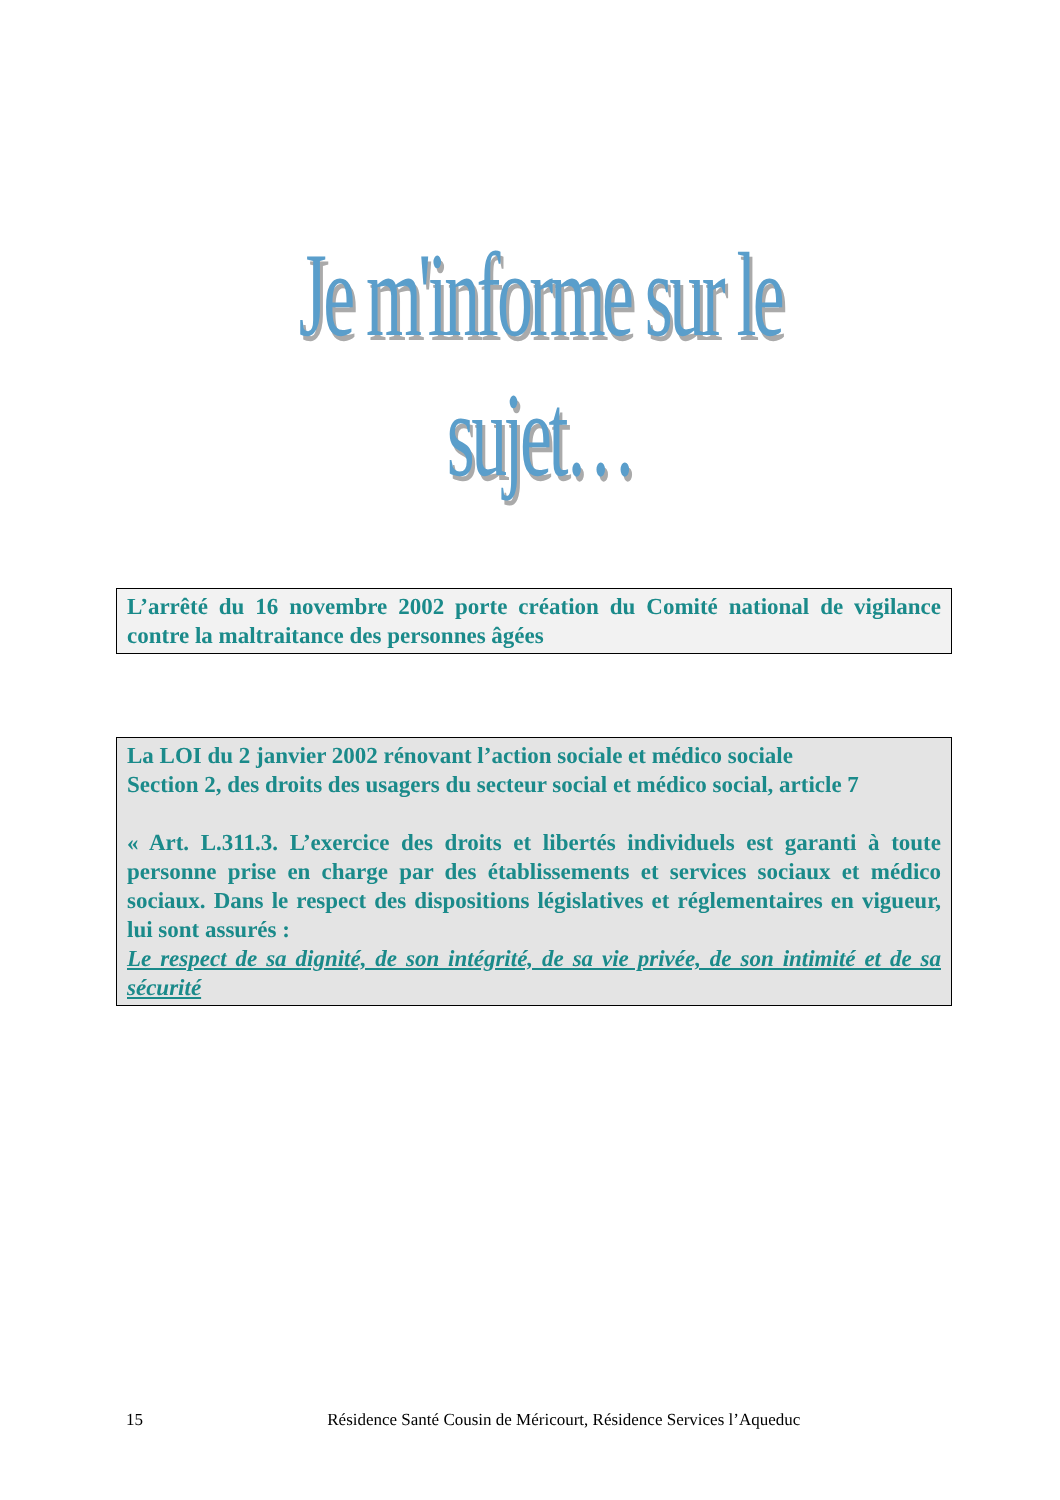Je m'informe sur le sujet…
L’arrêté du 16 novembre 2002 porte création du Comité national de vigilance contre la maltraitance des personnes âgées
La LOI du 2 janvier 2002 rénovant l’action sociale et médico sociale
Section 2, des droits des usagers du secteur social et médico social, article 7
« Art. L.311.3. L’exercice des droits et libertés individuels est garanti à toute personne prise en charge par des établissements et services sociaux et médico sociaux. Dans le respect des dispositions législatives et réglementaires en vigueur, lui sont assurés :
Le respect de sa dignité, de son intégrité, de sa vie privée, de son intimité et de sa sécurité
15 Résidence Santé Cousin de Méricourt, Résidence Services l’Aqueduc